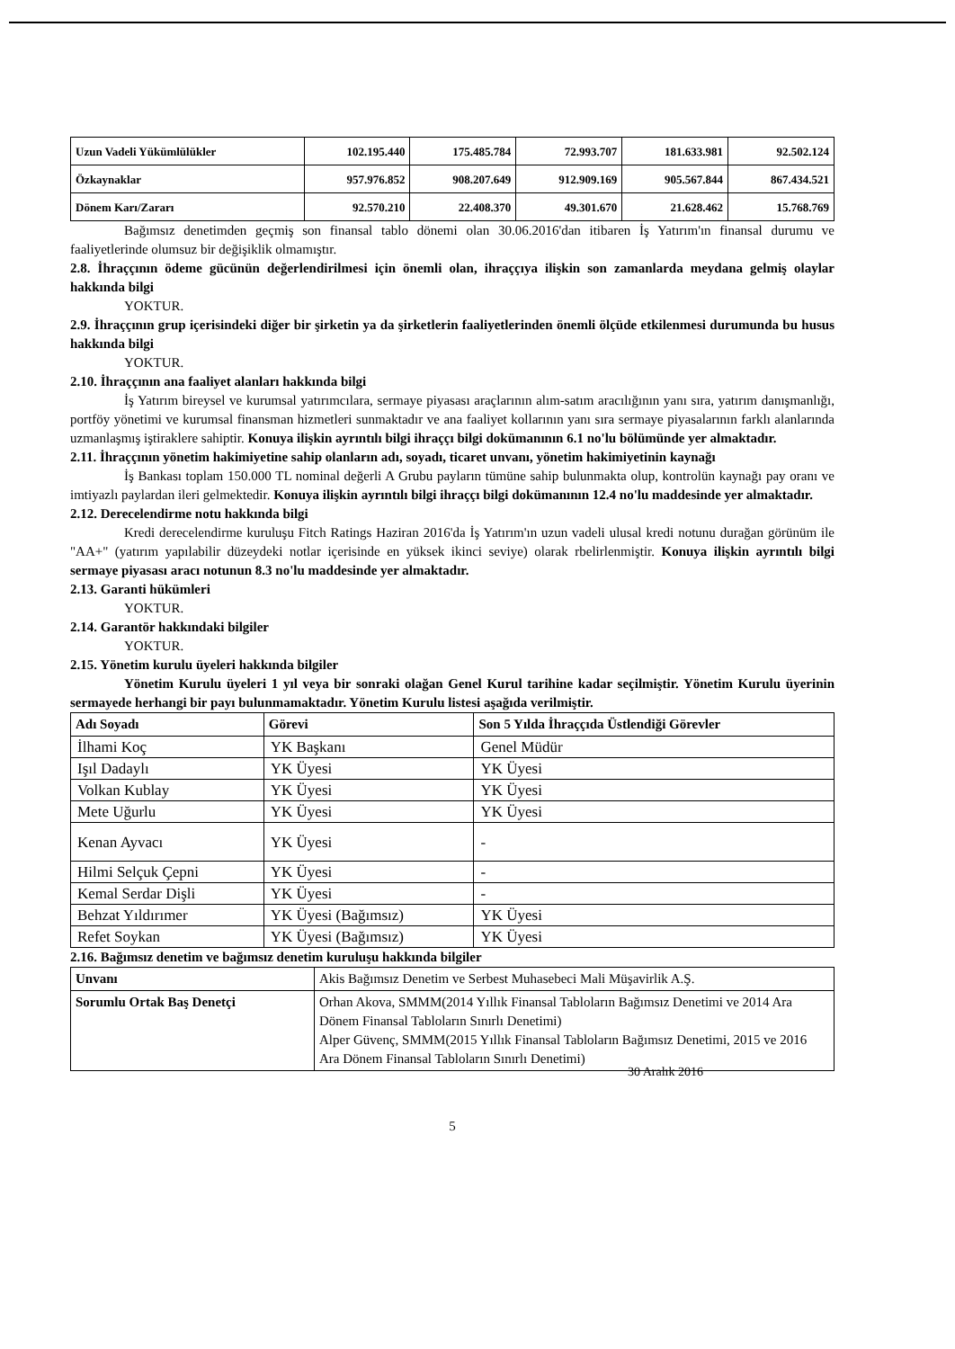| Uzun Vadeli Yükümlülükler | 102.195.440 | 175.485.784 | 72.993.707 | 181.633.981 | 92.502.124 |
| Özkaynaklar | 957.976.852 | 908.207.649 | 912.909.169 | 905.567.844 | 867.434.521 |
| Dönem Karı/Zararı | 92.570.210 | 22.408.370 | 49.301.670 | 21.628.462 | 15.768.769 |
Bağımsız denetimden geçmiş son finansal tablo dönemi olan 30.06.2016'dan itibaren İş Yatırım'ın finansal durumu ve faaliyetlerinde olumsuz bir değişiklik olmamıştır.
2.8. İhraççının ödeme gücünün değerlendirilmesi için önemli olan, ihraççıya ilişkin son zamanlarda meydana gelmiş olaylar hakkında bilgi
YOKTUR.
2.9. İhraççının grup içerisindeki diğer bir şirketin ya da şirketlerin faaliyetlerinden önemli ölçüde etkilenmesi durumunda bu husus hakkında bilgi
YOKTUR.
2.10. İhraççının ana faaliyet alanları hakkında bilgi
İş Yatırım bireysel ve kurumsal yatırımcılara, sermaye piyasası araçlarının alım-satım aracılığının yanı sıra, yatırım danışmanlığı, portföy yönetimi ve kurumsal finansman hizmetleri sunmaktadır ve ana faaliyet kollarının yanı sıra sermaye piyasalarının farklı alanlarında uzmanlaşmış iştiraklere sahiptir. Konuya ilişkin ayrıntılı bilgi ihraççı bilgi dokümanının 6.1 no'lu bölümünde yer almaktadır.
2.11. İhraççının yönetim hakimiyetine sahip olanların adı, soyadı, ticaret unvanı, yönetim hakimiyetinin kaynağı
İş Bankası toplam 150.000 TL nominal değerli A Grubu payların tümüne sahip bulunmakta olup, kontrolün kaynağı pay oranı ve imtiyazlı paylardan ileri gelmektedir. Konuya ilişkin ayrıntılı bilgi ihraççı bilgi dokümanının 12.4 no'lu maddesinde yer almaktadır.
2.12. Derecelendirme notu hakkında bilgi
Kredi derecelendirme kuruluşu Fitch Ratings Haziran 2016'da İş Yatırım'ın uzun vadeli ulusal kredi notunu durağan görünüm ile "AA+" (yatırım yapılabilir düzeydeki notlar içerisinde en yüksek ikinci seviye) olarak rbelirlenmiştir. Konuya ilişkin ayrıntılı bilgi sermaye piyasası aracı notunun 8.3 no'lu maddesinde yer almaktadır.
2.13. Garanti hükümleri
YOKTUR.
2.14. Garantör hakkındaki bilgiler
YOKTUR.
2.15. Yönetim kurulu üyeleri hakkında bilgiler
Yönetim Kurulu üyeleri 1 yıl veya bir sonraki olağan Genel Kurul tarihine kadar seçilmiştir. Yönetim Kurulu üyerinin sermayede herhangi bir payı bulunmamaktadır. Yönetim Kurulu listesi aşağıda verilmiştir.
| Adı Soyadı | Görevi | Son 5 Yılda İhraççıda Üstlendiği Görevler |
| --- | --- | --- |
| İlhami Koç | YK Başkanı | Genel Müdür |
| Işıl Dadaylı | YK Üyesi | YK Üyesi |
| Volkan Kublay | YK Üyesi | YK Üyesi |
| Mete Uğurlu | YK Üyesi | YK Üyesi |
| Kenan Ayvacı | YK Üyesi | - |
| Hilmi Selçuk Çepni | YK Üyesi | - |
| Kemal Serdar Dişli | YK Üyesi | - |
| Behzat Yıldırımer | YK Üyesi (Bağımsız) | YK Üyesi |
| Refet Soykan | YK Üyesi (Bağımsız) | YK Üyesi |
2.16. Bağımsız denetim ve bağımsız denetim kuruluşu hakkında bilgiler
| Unvanı | Akis Bağımsız Denetim ve Serbest Muhasebeci Mali Müşavirlik A.Ş. |
| Sorumlu Ortak Baş Denetçi | Orhan Akova, SMMM(2014 Yıllık Finansal Tabloların Bağımsız Denetimi ve 2014 Ara Dönem Finansal Tabloların Sınırlı Denetimi) Alper Güvenç, SMMM(2015 Yıllık Finansal Tabloların Bağımsız Denetimi, 2015 ve 2016 Ara Dönem Finansal Tabloların Sınırlı Denetimi) |
30 Aralık 2016
5